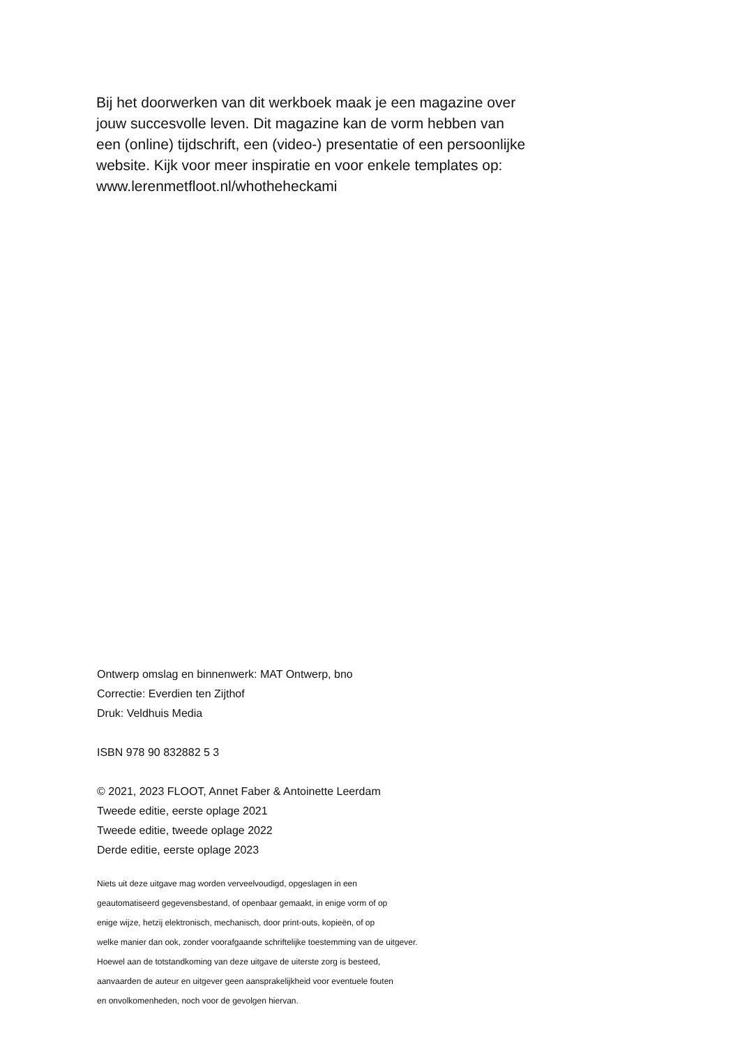Bij het doorwerken van dit werkboek maak je een magazine over jouw succesvolle leven. Dit magazine kan de vorm hebben van een (online) tijdschrift, een (video-) presentatie of een persoonlijke website. Kijk voor meer inspiratie en voor enkele templates op:
www.lerenmetfloot.nl/whotheheckami
Ontwerp omslag en binnenwerk: MAT Ontwerp, bno
Correctie: Everdien ten Zijthof
Druk: Veldhuis Media
ISBN 978 90 832882 5 3
© 2021, 2023 FLOOT, Annet Faber & Antoinette Leerdam
Tweede editie, eerste oplage 2021
Tweede editie, tweede oplage 2022
Derde editie, eerste oplage 2023
Niets uit deze uitgave mag worden verveelvoudigd, opgeslagen in een
geautomatiseerd gegevensbestand, of openbaar gemaakt, in enige vorm of op
enige wijze, hetzij elektronisch, mechanisch, door print-outs, kopieën, of op
welke manier dan ook, zonder voorafgaande schriftelijke toestemming van de uitgever.
Hoewel aan de totstandkoming van deze uitgave de uiterste zorg is besteed,
aanvaarden de auteur en uitgever geen aansprakelijkheid voor eventuele fouten
en onvolkomenheden, noch voor de gevolgen hiervan.